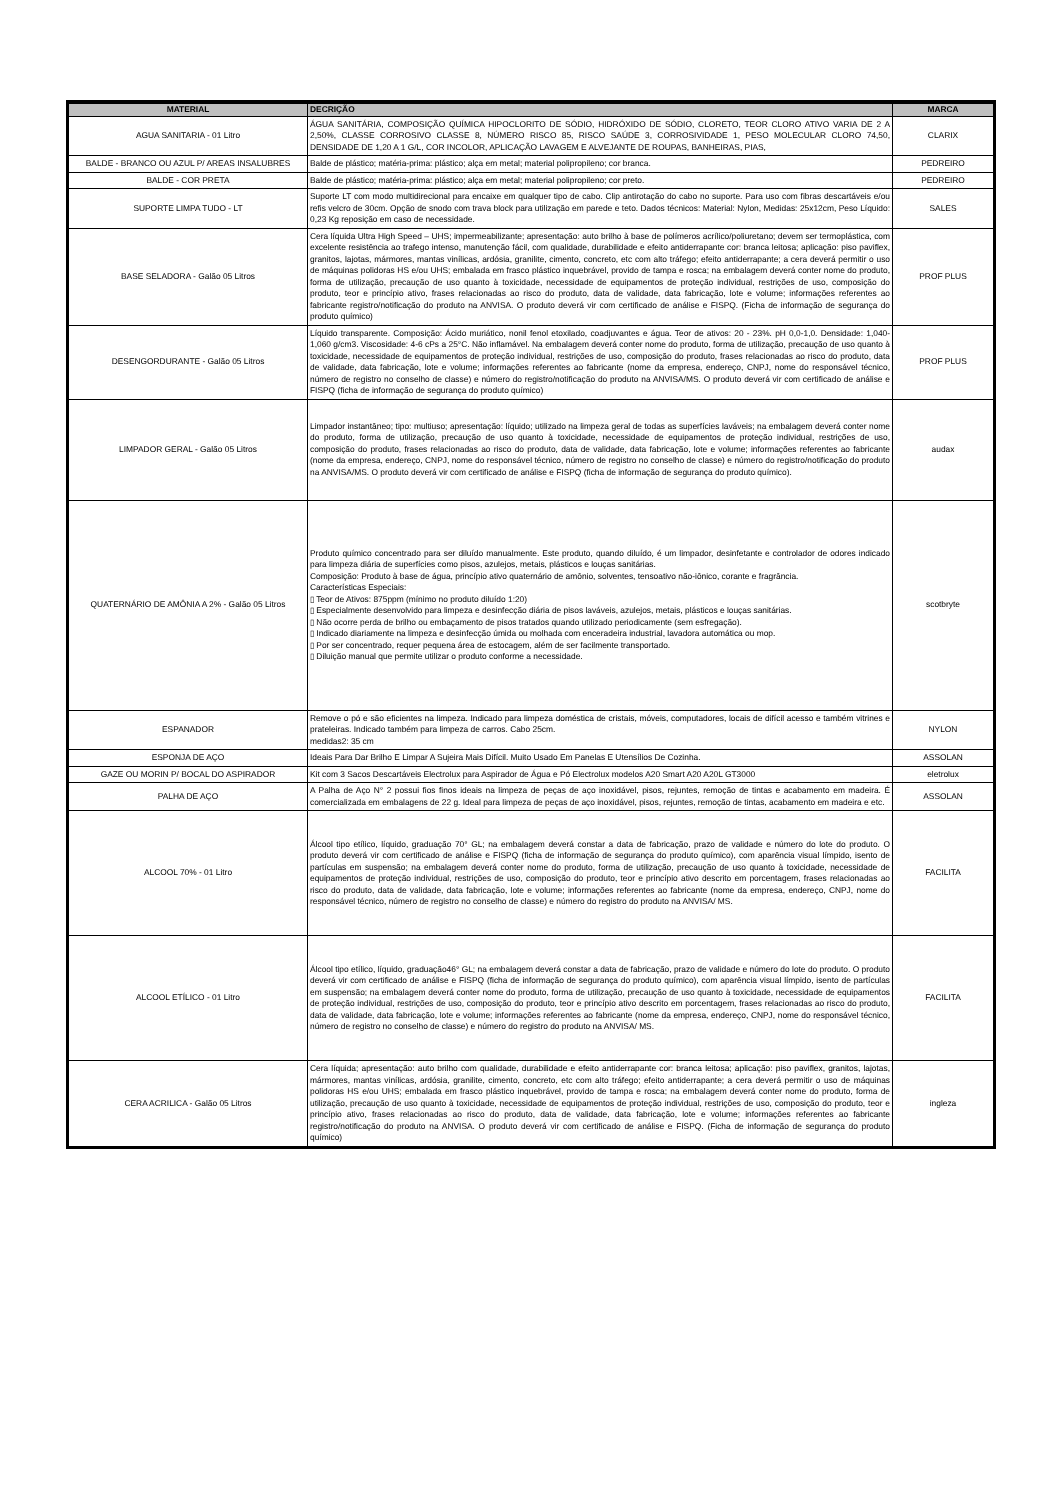| MATERIAL | DECRIÇÃO | MARCA |
| --- | --- | --- |
| AGUA SANITARIA - 01 Litro | ÁGUA SANITÁRIA, COMPOSIÇÃO QUÍMICA HIPOCLORITO DE SÓDIO, HIDRÓXIDO DE SÓDIO, CLORETO, TEOR CLORO ATIVO VARIA DE 2 A 2,50%, CLASSE CORROSIVO CLASSE 8, NÚMERO RISCO 85, RISCO SAÚDE 3, CORROSIVIDADE 1, PESO MOLECULAR CLORO 74,50, DENSIDADE DE 1,20 A 1 G/L, COR INCOLOR, APLICAÇÃO LAVAGEM E ALVEJANTE DE ROUPAS, BANHEIRAS, PIAS, | CLARIX |
| BALDE - BRANCO OU AZUL P/ AREAS INSALUBRES | Balde de plástico; matéria-prima: plástico; alça em metal; material polipropileno; cor branca. | PEDREIRO |
| BALDE - COR PRETA | Balde de plástico; matéria-prima: plástico; alça em metal; material polipropileno; cor preto. | PEDREIRO |
| SUPORTE LIMPA TUDO - LT | Suporte LT com modo multidirecional para encaixe em qualquer tipo de cabo. Clip antirotação do cabo no suporte. Para uso com fibras descartáveis e/ou refis velcro de 30cm. Opção de snodo com trava block para utilização em parede e teto. Dados técnicos: Material: Nylon, Medidas: 25x12cm, Peso Líquido: 0,23 Kg reposição em caso de necessidade. | SALES |
| BASE SELADORA - Galão 05 Litros | Cera líquida Ultra High Speed – UHS; impermeabilizante; apresentação: auto brilho à base de polímeros acrílico/poliuretano; devem ser termoplástica, com excelente resistência ao trafego intenso, manutenção fácil, com qualidade, durabilidade e efeito antiderrapante cor: branca leitosa; aplicação: piso paviflex, granitos, lajotas, mármores, mantas vinílicas, ardósia, granilite, cimento, concreto, etc com alto tráfego; efeito antiderrapante; a cera deverá permitir o uso de máquinas polidoras HS e/ou UHS; embalada em frasco plástico inquebrável, provido de tampa e rosca; na embalagem deverá conter nome do produto, forma de utilização, precaução de uso quanto à toxicidade, necessidade de equipamentos de proteção individual, restrições de uso, composição do produto, teor e princípio ativo, frases relacionadas ao risco do produto, data de validade, data fabricação, lote e volume; informações referentes ao fabricante registro/notificação do produto na ANVISA. O produto deverá vir com certificado de análise e FISPQ. (Ficha de informação de segurança do produto químico) | PROF PLUS |
| DESENGORDURANTE - Galão 05 Litros | Líquido transparente. Composição: Ácido muriático, nonil fenol etoxilado, coadjuvantes e água. Teor de ativos: 20 - 23%. pH 0,0-1,0. Densidade: 1,040-1,060 g/cm3. Viscosidade: 4-6 cPs a 25°C. Não inflamável. Na embalagem deverá conter nome do produto, forma de utilização, precaução de uso quanto à toxicidade, necessidade de equipamentos de proteção individual, restrições de uso, composição do produto, frases relacionadas ao risco do produto, data de validade, data fabricação, lote e volume; informações referentes ao fabricante (nome da empresa, endereço, CNPJ, nome do responsável técnico, número de registro no conselho de classe) e número do registro/notificação do produto na ANVISA/MS. O produto deverá vir com certificado de análise e FISPQ (ficha de informação de segurança do produto químico) | PROF PLUS |
| LIMPADOR GERAL - Galão 05 Litros | Limpador instantâneo; tipo: multiuso; apresentação: líquido; utilizado na limpeza geral de todas as superfícies laváveis; na embalagem deverá conter nome do produto, forma de utilização, precaução de uso quanto à toxicidade, necessidade de equipamentos de proteção individual, restrições de uso, composição do produto, frases relacionadas ao risco do produto, data de validade, data fabricação, lote e volume; informações referentes ao fabricante (nome da empresa, endereço, CNPJ, nome do responsável técnico, número de registro no conselho de classe) e número do registro/notificação do produto na ANVISA/MS. O produto deverá vir com certificado de análise e FISPQ (ficha de informação de segurança do produto químico). | audax |
| QUATERNÁRIO DE AMÔNIA A 2% - Galão 05 Litros | Produto químico concentrado para ser diluído manualmente. Este produto, quando diluído, é um limpador, desinfetante e controlador de odores indicado para limpeza diária de superfícies como pisos, azulejos, metais, plásticos e louças sanitárias. Composição: Produto à base de água, princípio ativo quaternário de amônio, solventes, tensoativo não-iônico, corante e fragrância. Características Especiais: ▯ Teor de Ativos: 875ppm (mínimo no produto diluído 1:20) ▯ Especialmente desenvolvido para limpeza e desinfecção diária de pisos laváveis, azulejos, metais, plásticos e louças sanitárias. ▯ Não ocorre perda de brilho ou embaçamento de pisos tratados quando utilizado periodicamente (sem esfregação). ▯ Indicado diariamente na limpeza e desinfecção úmida ou molhada com enceradeira industrial, lavadora automática ou mop. ▯ Por ser concentrado, requer pequena área de estocagem, além de ser facilmente transportado. ▯ Diluição manual que permite utilizar o produto conforme a necessidade. | scotbryte |
| ESPANADOR | Remove o pó e são eficientes na limpeza. Indicado para limpeza doméstica de cristais, móveis, computadores, locais de difícil acesso e também vitrines e prateleiras. Indicado também para limpeza de carros. Cabo 25cm. medidas2: 35 cm | NYLON |
| ESPONJA DE AÇO | Ideais Para Dar Brilho E Limpar A Sujeira Mais Difícil. Muito Usado Em Panelas E Utensílios De Cozinha. | ASSOLAN |
| GAZE OU MORIN P/ BOCAL DO ASPIRADOR | Kit com 3 Sacos Descartáveis Electrolux para Aspirador de Água e Pó Electrolux modelos A20 Smart A20 A20L GT3000 | eletrolux |
| PALHA DE AÇO | A Palha de Aço N° 2 possui fios finos ideais na limpeza de peças de aço inoxidável, pisos, rejuntes, remoção de tintas e acabamento em madeira. É comercializada em embalagens de 22 g. Ideal para limpeza de peças de aço inoxidável, pisos, rejuntes, remoção de tintas, acabamento em madeira e etc. | ASSOLAN |
| ALCOOL 70% - 01 Litro | Álcool tipo etílico, líquido, graduação 70° GL; na embalagem deverá constar a data de fabricação, prazo de validade e número do lote do produto. O produto deverá vir com certificado de análise e FISPQ (ficha de informação de segurança do produto químico), com aparência visual límpido, isento de partículas em suspensão; na embalagem deverá conter nome do produto, forma de utilização, precaução de uso quanto à toxicidade, necessidade de equipamentos de proteção individual, restrições de uso, composição do produto, teor e princípio ativo descrito em porcentagem, frases relacionadas ao risco do produto, data de validade, data fabricação, lote e volume; informações referentes ao fabricante (nome da empresa, endereço, CNPJ, nome do responsável técnico, número de registro no conselho de classe) e número do registro do produto na ANVISA/ MS. | FACILITA |
| ALCOOL ETÍLICO - 01 Litro | Álcool tipo etílico, líquido, graduação46° GL; na embalagem deverá constar a data de fabricação, prazo de validade e número do lote do produto. O produto deverá vir com certificado de análise e FISPQ (ficha de informação de segurança do produto químico), com aparência visual límpido, isento de partículas em suspensão; na embalagem deverá conter nome do produto, forma de utilização, precaução de uso quanto à toxicidade, necessidade de equipamentos de proteção individual, restrições de uso, composição do produto, teor e princípio ativo descrito em porcentagem, frases relacionadas ao risco do produto, data de validade, data fabricação, lote e volume; informações referentes ao fabricante (nome da empresa, endereço, CNPJ, nome do responsável técnico, número de registro no conselho de classe) e número do registro do produto na ANVISA/ MS. | FACILITA |
| CERA ACRILICA - Galão 05 Litros | Cera líquida; apresentação: auto brilho com qualidade, durabilidade e efeito antiderrapante cor: branca leitosa; aplicação: piso paviflex, granitos, lajotas, mármores, mantas vinílicas, ardósia, granilite, cimento, concreto, etc com alto tráfego; efeito antiderrapante; a cera deverá permitir o uso de máquinas polidoras HS e/ou UHS; embalada em frasco plástico inquebrável, provido de tampa e rosca; na embalagem deverá conter nome do produto, forma de utilização, precaução de uso quanto à toxicidade, necessidade de equipamentos de proteção individual, restrições de uso, composição do produto, teor e princípio ativo, frases relacionadas ao risco do produto, data de validade, data fabricação, lote e volume; informações referentes ao fabricante registro/notificação do produto na ANVISA. O produto deverá vir com certificado de análise e FISPQ. (Ficha de informação de segurança do produto químico) | ingleza |